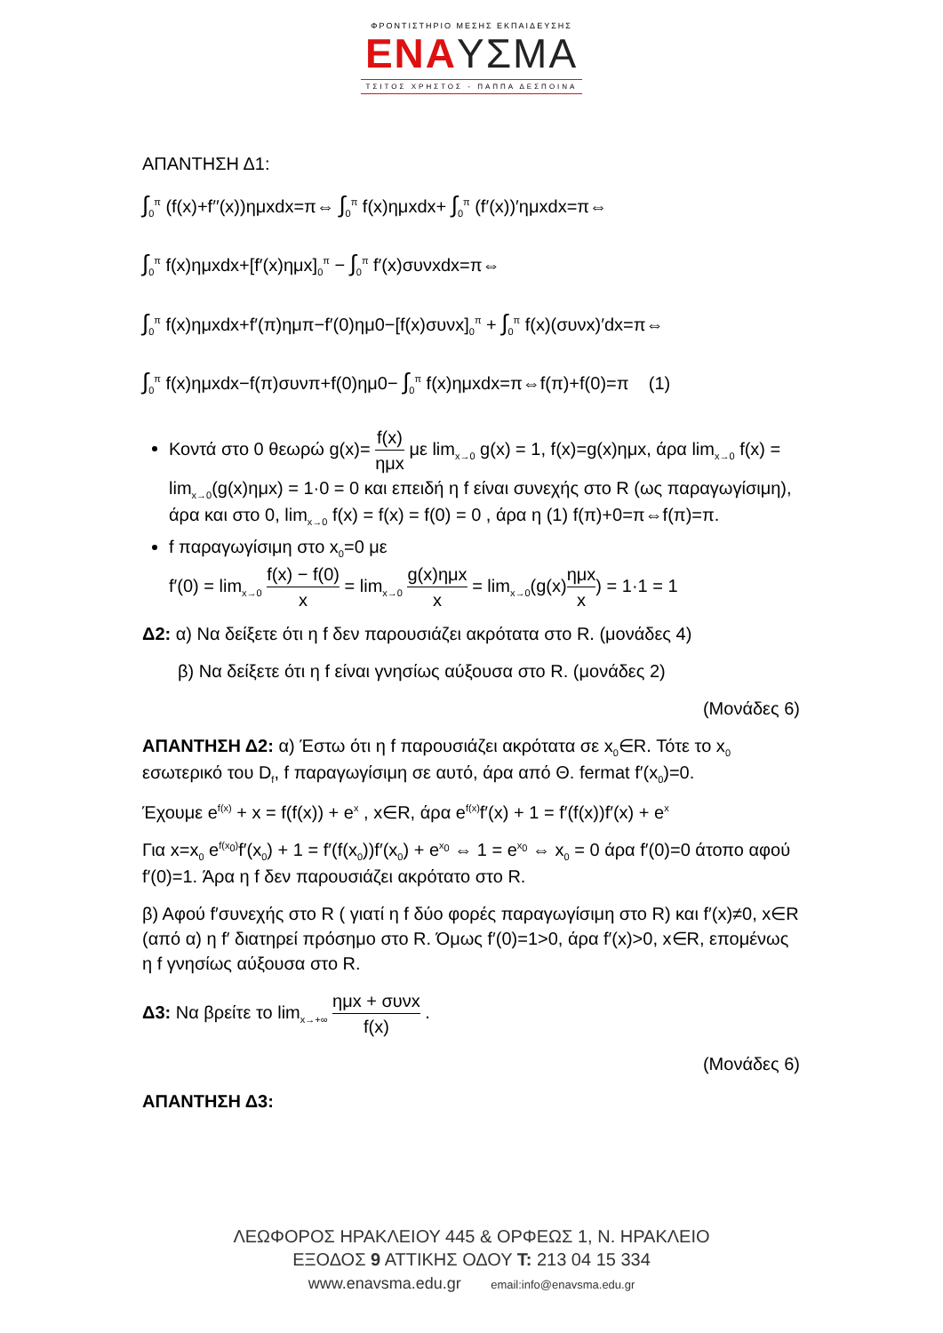ΦΡΟΝΤΙΣΤΗΡΙΟ ΜΕΣΗΣ ΕΚΠΑΙΔΕΥΣΗΣ
ΕΝΑΥΣΜΑ
ΤΣΙΤΟΣ ΧΡΗΣΤΟΣ - ΠΑΠΠΑ ΔΕΣΠΟΙΝΑ
ΑΠΑΝΤΗΣΗ Δ1:
∫<sub>0</sub><sup>π</sup> (f(x)+f′′(x))ημxdx=π⇔ ∫<sub>0</sub><sup>π</sup> f(x)ημxdx+ ∫<sub>0</sub><sup>π</sup> (f′(x))′ημxdx=π⇔
∫<sub>0</sub><sup>π</sup> f(x)ημxdx+[f′(x)ημx]<sub>0</sub><sup>π</sup> − ∫<sub>0</sub><sup>π</sup> f′(x)συνxdx=π⇔
∫<sub>0</sub><sup>π</sup> f(x)ημxdx+f′(π)ημπ−f′(0)ημ0−[f(x)συνx]<sub>0</sub><sup>π</sup> + ∫<sub>0</sub><sup>π</sup> f(x)(συνx)′dx=π⇔
∫<sub>0</sub><sup>π</sup> f(x)ημxdx−f(π)συνπ+f(0)ημ0− ∫<sub>0</sub><sup>π</sup> f(x)ημxdx=π⇔f(π)+f(0)=π (1)
Κοντά στο 0 θεωρώ g(x)= f(x) ημx με lim<sub>x→0</sub> g(x) = 1, f(x)=g(x)ημx, άρα lim<sub>x→0</sub> f(x) = lim<sub>x→0</sub>(g(x)ημx) = 1·0 = 0 και επειδή η f είναι συνεχής στο R (ως παραγωγίσιμη), άρα και στο 0, lim<sub>x→0</sub> f(x) = f(x) = f(0) = 0 , άρα η (1) f(π)+0=π⇔f(π)=π.
f παραγωγίσιμη στο x<sub>0</sub>=0 με
f′(0) = lim<sub>x→0</sub> f(x) − f(0) x = lim<sub>x→0</sub> g(x)ημx x = lim<sub>x→0</sub>(g(x)ημx x) = 1·1 = 1
Δ2: α) Να δείξετε ότι η f δεν παρουσιάζει ακρότατα στο R. (μονάδες 4)
β) Να δείξετε ότι η f είναι γνησίως αύξουσα στο R. (μονάδες 2)
(Μονάδες 6)
ΑΠΑΝΤΗΣΗ Δ2: α) Έστω ότι η f παρουσιάζει ακρότατα σε x<sub>0</sub>∈R. Τότε το x<sub>0</sub> εσωτερικό του D<sub>f</sub>, f παραγωγίσιμη σε αυτό, άρα από Θ. fermat f′(x<sub>0</sub>)=0.
Έχουμε e<sup>f(x)</sup> + x = f(f(x)) + e<sup>x</sup> , x∈R, άρα e<sup>f(x)</sup>f′(x) + 1 = f′(f(x))f′(x) + e<sup>x</sup>
Για x=x<sub>0</sub> e<sup>f(x<sub>0</sub>)</sup>f′(x<sub>0</sub>) + 1 = f′(f(x<sub>0</sub>))f′(x<sub>0</sub>) + e<sup>x<sub>0</sub></sup> ⇔ 1 = e<sup>x<sub>0</sub></sup> ⇔ x<sub>0</sub> = 0 άρα f′(0)=0 άτοπο αφού f′(0)=1. Άρα η f δεν παρουσιάζει ακρότατο στο R.
β) Αφού f′συνεχής στο R ( γιατί η f δύο φορές παραγωγίσιμη στο R) και f′(x)≠0, x∈R (από α) η f′ διατηρεί πρόσημο στο R. Όμως f′(0)=1>0, άρα f′(x)>0, x∈R, επομένως η f γνησίως αύξουσα στο R.
Δ3: Να βρείτε το lim<sub>x→+∞</sub> ημx + συνx f(x) .
(Μονάδες 6)
ΑΠΑΝΤΗΣΗ Δ3:
ΛΕΩΦΟΡΟΣ ΗΡΑΚΛΕΙΟΥ 445 & ΟΡΦΕΩΣ 1, Ν. ΗΡΑΚΛΕΙΟ
ΕΞΟΔΟΣ 9 ΑΤΤΙΚΗΣ ΟΔΟΥ T: 213 04 15 334
www.enavsma.edu.gr email:info@enavsma.edu.gr